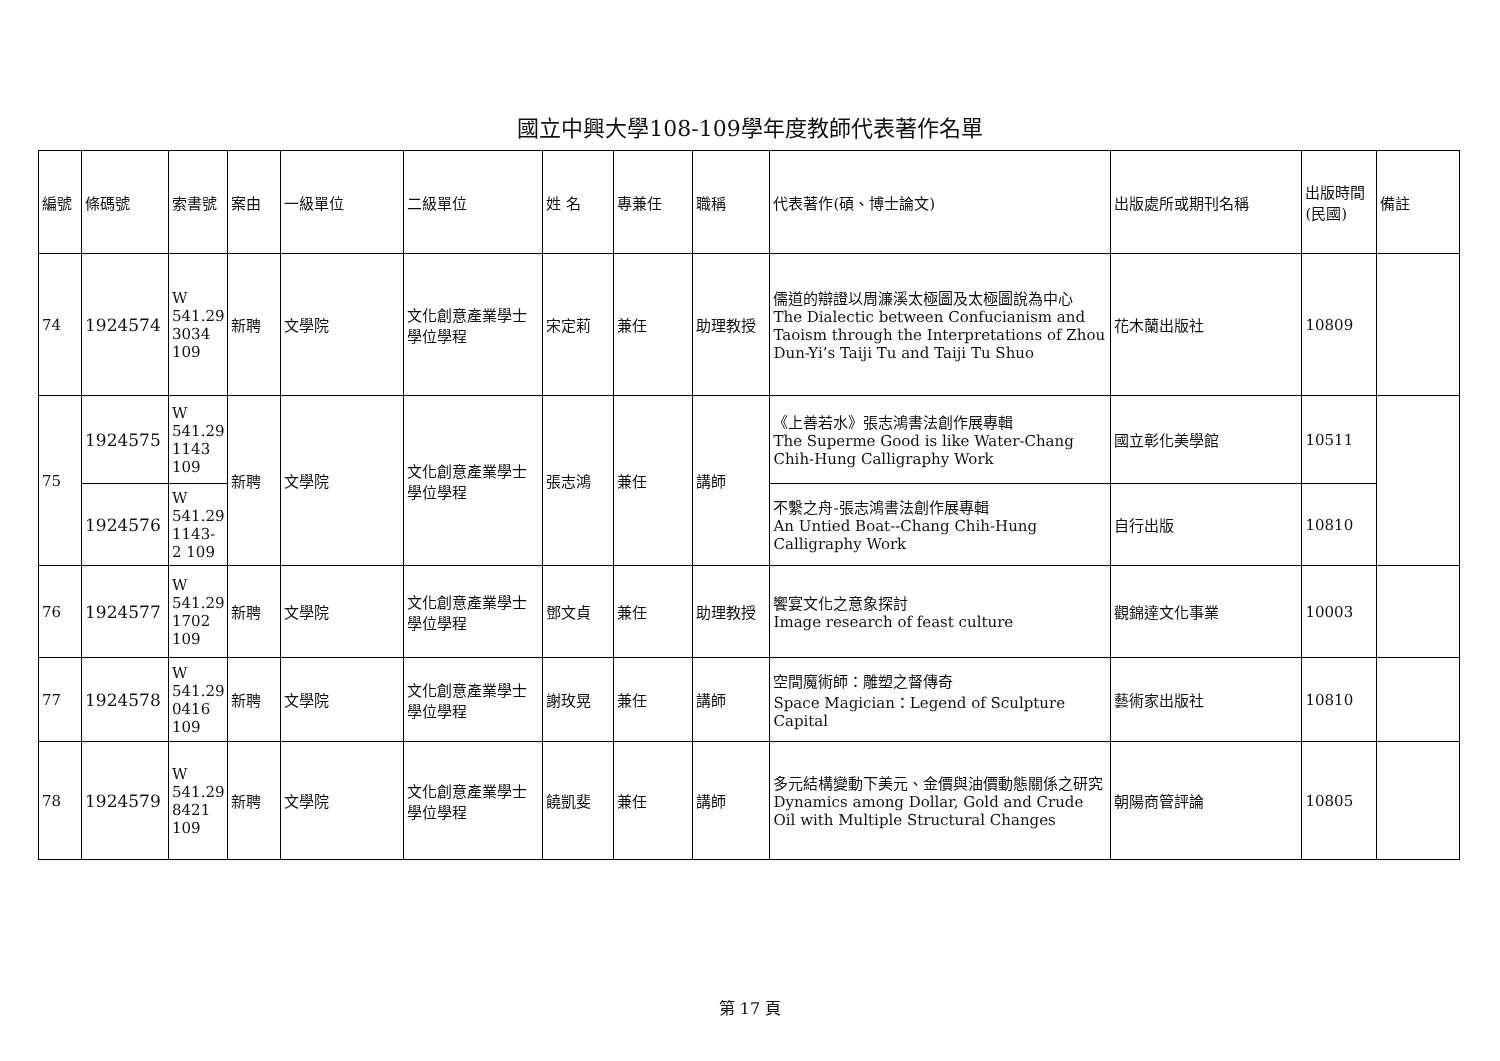國立中興大學108-109學年度教師代表著作名單
| 編號 | 條碼號 | 索書號 | 案由 | 一級單位 | 二級單位 | 姓 名 | 專兼任 | 職稱 | 代表著作(碩、博士論文) | 出版處所或期刊名稱 | 出版時間(民國) | 備註 |
| --- | --- | --- | --- | --- | --- | --- | --- | --- | --- | --- | --- | --- |
| 74 | 1924574 | W 541.29 3034 109 | 新聘 | 文學院 | 文化創意產業學士學位學程 | 宋定莉 | 兼任 | 助理教授 | 儒道的辯證以周濂溪太極圖及太極圖說為中心 The Dialectic between Confucianism and Taoism through the Interpretations of Zhou Dun-Yi’s Taiji Tu and Taiji Tu Shuo | 花木蘭出版社 | 10809 | |
| 75 | 1924575 | W 541.29 1143 109 | 新聘 | 文學院 | 文化創意產業學士學位學程 | 張志鴻 | 兼任 | 講師 | 《上善若水》張志鴻書法創作展專輯 The Superme Good is like Water-Chang Chih-Hung Calligraphy Work | 國立彰化美學館 | 10511 | |
| | 1924576 | W 541.29 1143-2 109 | | | | | | | 不繫之舟-張志鴻書法創作展專輯 An Untied Boat--Chang Chih-Hung Calligraphy Work | 自行出版 | 10810 | |
| 76 | 1924577 | W 541.29 1702 109 | 新聘 | 文學院 | 文化創意產業學士學位學程 | 鄧文貞 | 兼任 | 助理教授 | 饗宴文化之意象探討 Image research of feast culture | 觀錦達文化事業 | 10003 | |
| 77 | 1924578 | W 541.29 0416 109 | 新聘 | 文學院 | 文化創意產業學士學位學程 | 謝玫晃 | 兼任 | 講師 | 空間魔術師：雕塑之督傳奇 Space Magician：Legend of Sculpture Capital | 藝術家出版社 | 10810 | |
| 78 | 1924579 | W 541.29 8421 109 | 新聘 | 文學院 | 文化創意產業學士學位學程 | 饒凱斐 | 兼任 | 講師 | 多元結構變動下美元、金價與油價動態關係之研究 Dynamics among Dollar, Gold and Crude Oil with Multiple Structural Changes | 朝陽商管評論 | 10805 | |
第 17 頁